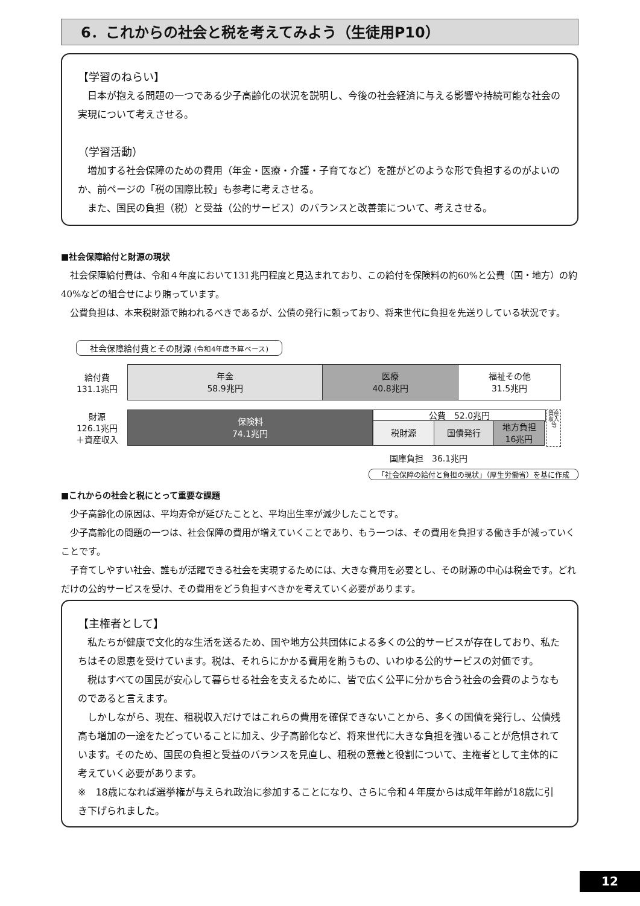6．これからの社会と税を考えてみよう（生徒用P10）
【学習のねらい】
　日本が抱える問題の一つである少子高齢化の状況を説明し、今後の社会経済に与える影響や持続可能な社会の実現について考えさせる。
（学習活動）
　増加する社会保障のための費用（年金・医療・介護・子育てなど）を誰がどのような形で負担するのがよいのか、前ページの「税の国際比較」も参考に考えさせる。
　また、国民の負担（税）と受益（公的サービス）のバランスと改善策について、考えさせる。
■社会保障給付と財源の現状
社会保障給付費は、令和４年度において131兆円程度と見込まれており、この給付を保険料の約60%と公費（国・地方）の約40%などの組合せにより賄っています。
公費負担は、本来税財源で賄われるべきであるが、公債の発行に頼っており、将来世代に負担を先送りしている状況です。
社会保障給付費とその財源 (令和4年度予算ベース)
給付費
131.1兆円
年金
58.9兆円
医療
40.8兆円
福祉その他
31.5兆円
財源
126.1兆円
＋資産収入
保険料
74.1兆円
公費　52.0兆円
税財源 国債発行 地方負担
16兆円
資産収入等
国庫負担　36.1兆円
「社会保障の給付と負担の現状」（厚生労働省）を基に作成
■これからの社会と税にとって重要な課題
少子高齢化の原因は、平均寿命が延びたことと、平均出生率が減少したことです。
少子高齢化の問題の一つは、社会保障の費用が増えていくことであり、もう一つは、その費用を負担する働き手が減っていくことです。
子育てしやすい社会、誰もが活躍できる社会を実現するためには、大きな費用を必要とし、その財源の中心は税金です。どれだけの公的サービスを受け、その費用をどう負担すべきかを考えていく必要があります。
【主権者として】
　私たちが健康で文化的な生活を送るため、国や地方公共団体による多くの公的サービスが存在しており、私たちはその恩恵を受けています。税は、それらにかかる費用を賄うもの、いわゆる公的サービスの対価です。
　税はすべての国民が安心して暮らせる社会を支えるために、皆で広く公平に分かち合う社会の会費のようなものであると言えます。
　しかしながら、現在、租税収入だけではこれらの費用を確保できないことから、多くの国債を発行し、公債残高も増加の一途をたどっていることに加え、少子高齢化など、将来世代に大きな負担を強いることが危惧されています。そのため、国民の負担と受益のバランスを見直し、租税の意義と役割について、主権者として主体的に考えていく必要があります。
※　18歳になれば選挙権が与えられ政治に参加することになり、さらに令和４年度からは成年年齢が18歳に引き下げられました。
12